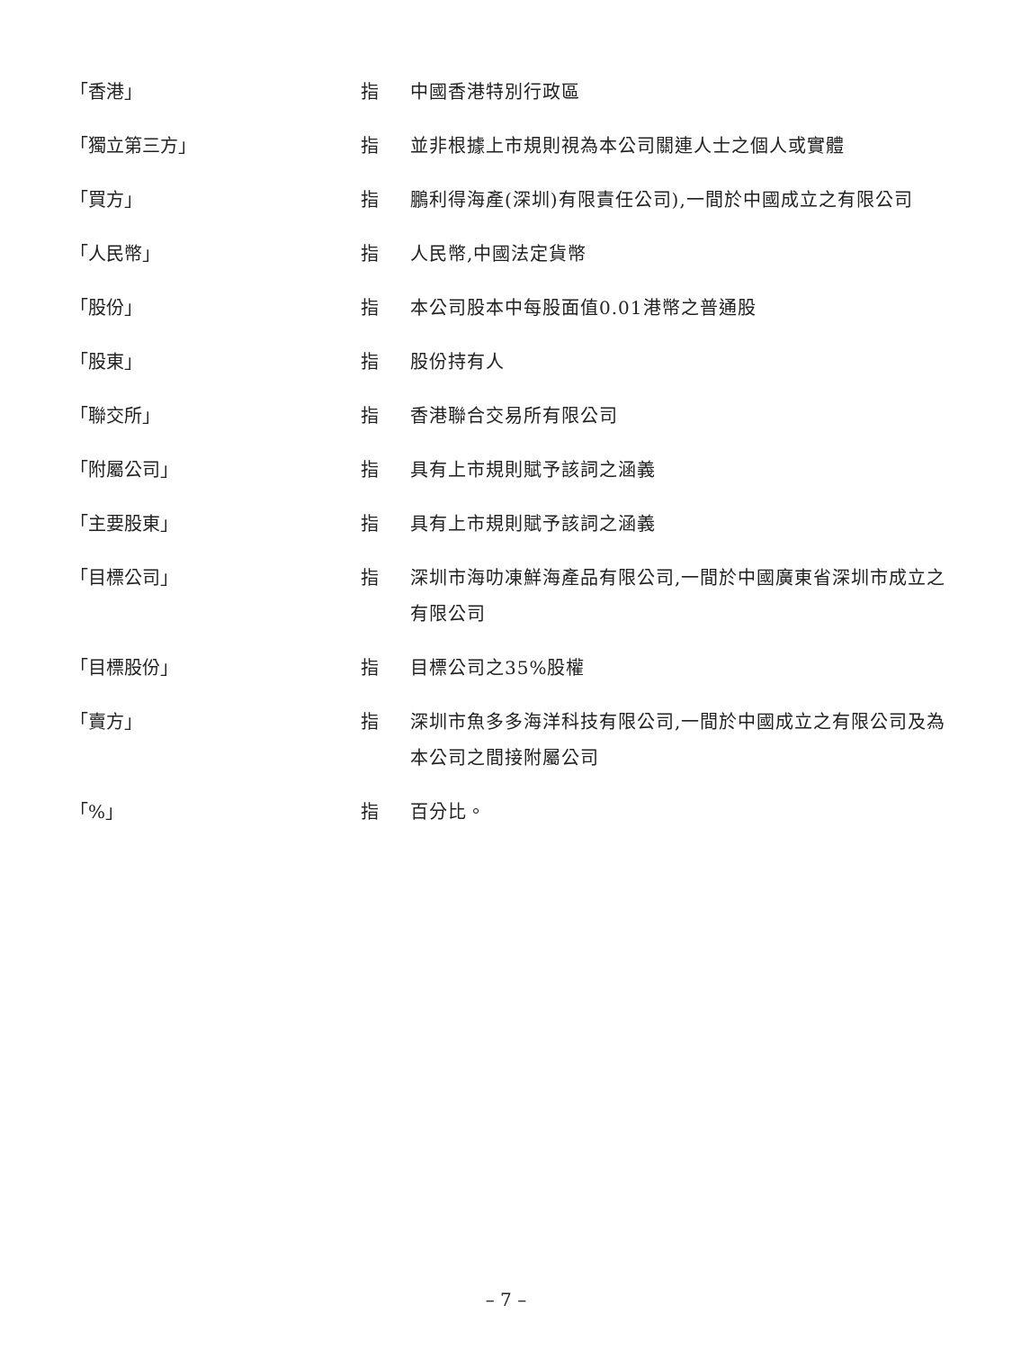「香港」 指 中國香港特別行政區
「獨立第三方」 指 並非根據上市規則視為本公司關連人士之個人或實體
「買方」 指 鵬利得海產(深圳)有限責任公司),一間於中國成立之有限公司
「人民幣」 指 人民幣,中國法定貨幣
「股份」 指 本公司股本中每股面值0.01港幣之普通股
「股東」 指 股份持有人
「聯交所」 指 香港聯合交易所有限公司
「附屬公司」 指 具有上市規則賦予該詞之涵義
「主要股東」 指 具有上市規則賦予該詞之涵義
「目標公司」 指 深圳市海叻凍鮮海產品有限公司,一間於中國廣東省深圳市成立之有限公司
「目標股份」 指 目標公司之35%股權
「賣方」 指 深圳市魚多多海洋科技有限公司,一間於中國成立之有限公司及為本公司之間接附屬公司
「%」 指 百分比。
– 7 –